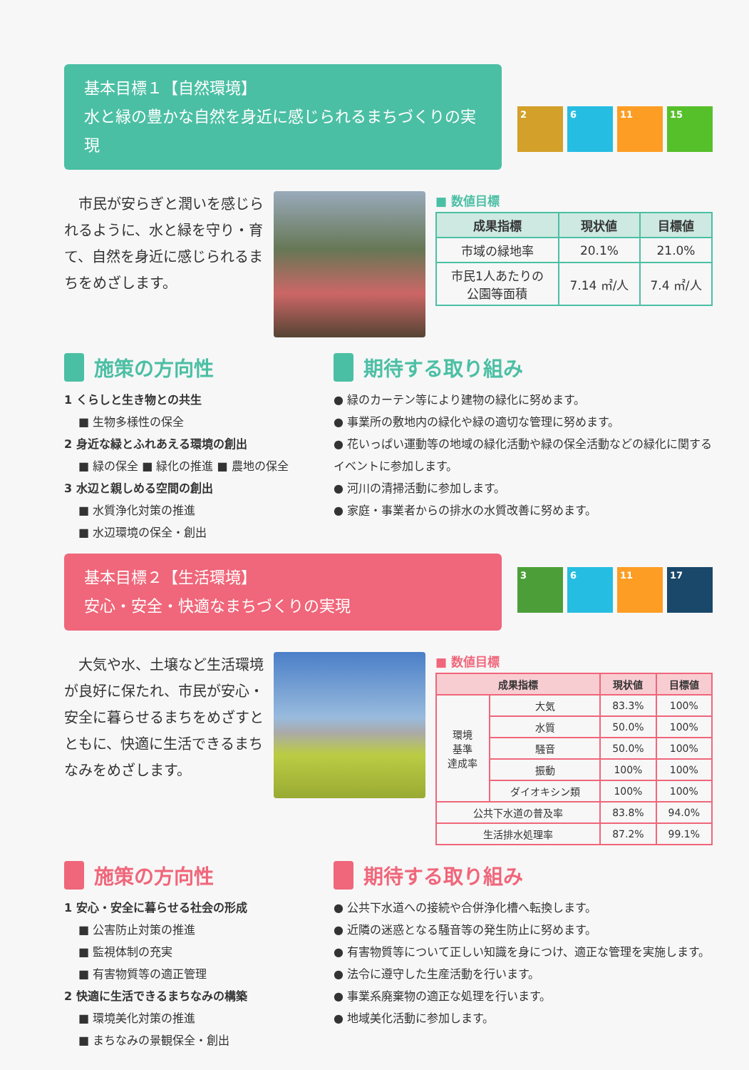基本目標１【自然環境】
水と緑の豊かな自然を身近に感じられるまちづくりの実現
2 6 11 15
　市民が安らぎと潤いを感じられるように、水と緑を守り・育て、自然を身近に感じられるまちをめざします。
■ 数値目標
| 成果指標 | 現状値 | 目標値 |
| --- | --- | --- |
| 市域の緑地率 | 20.1% | 21.0% |
| 市民1人あたりの 公園等面積 | 7.14 ㎡/人 | 7.4 ㎡/人 |
施策の方向性
1 くらしと生き物との共生
■ 生物多様性の保全
2 身近な緑とふれあえる環境の創出
■ 緑の保全 ■ 緑化の推進 ■ 農地の保全
3 水辺と親しめる空間の創出
■ 水質浄化対策の推進
■ 水辺環境の保全・創出
期待する取り組み
● 緑のカーテン等により建物の緑化に努めます。
● 事業所の敷地内の緑化や緑の適切な管理に努めます。
● 花いっぱい運動等の地域の緑化活動や緑の保全活動などの緑化に関するイベントに参加します。
● 河川の清掃活動に参加します。
● 家庭・事業者からの排水の水質改善に努めます。
基本目標２【生活環境】
安心・安全・快適なまちづくりの実現
3 6 11 17
　大気や水、土壌など生活環境が良好に保たれ、市民が安心・安全に暮らせるまちをめざすとともに、快適に生活できるまちなみをめざします。
■ 数値目標
| 成果指標 | | 現状値 | 目標値 |
| --- | --- | --- | --- |
| 環境 基準 達成率 | 大気 | 83.3% | 100% |
| | 水質 | 50.0% | 100% |
| | 騒音 | 50.0% | 100% |
| | 振動 | 100% | 100% |
| | ダイオキシン類 | 100% | 100% |
| 公共下水道の普及率 | | 83.8% | 94.0% |
| 生活排水処理率 | | 87.2% | 99.1% |
施策の方向性
1 安心・安全に暮らせる社会の形成
■ 公害防止対策の推進
■ 監視体制の充実
■ 有害物質等の適正管理
2 快適に生活できるまちなみの構築
■ 環境美化対策の推進
■ まちなみの景観保全・創出
期待する取り組み
● 公共下水道への接続や合併浄化槽へ転換します。
● 近隣の迷惑となる騒音等の発生防止に努めます。
● 有害物質等について正しい知識を身につけ、適正な管理を実施します。
● 法令に遵守した生産活動を行います。
● 事業系廃棄物の適正な処理を行います。
● 地域美化活動に参加します。